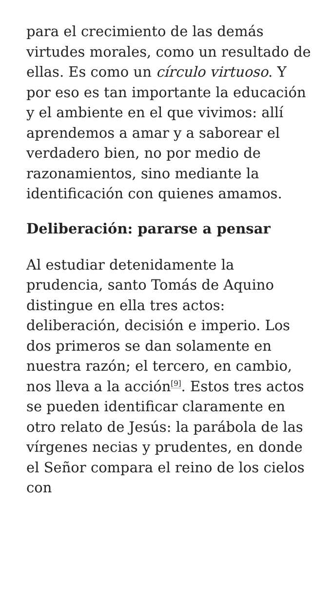para el crecimiento de las demás virtudes morales, como un resultado de ellas. Es como un círculo virtuoso. Y por eso es tan importante la educación y el ambiente en el que vivimos: allí aprendemos a amar y a saborear el verdadero bien, no por medio de razonamientos, sino mediante la identificación con quienes amamos.
Deliberación: pararse a pensar
Al estudiar detenidamente la prudencia, santo Tomás de Aquino distingue en ella tres actos: deliberación, decisión e imperio. Los dos primeros se dan solamente en nuestra razón; el tercero, en cambio, nos lleva a la acción<sup>[9]</sup>. Estos tres actos se pueden identificar claramente en otro relato de Jesús: la parábola de las vírgenes necias y prudentes, en donde el Señor compara el reino de los cielos con